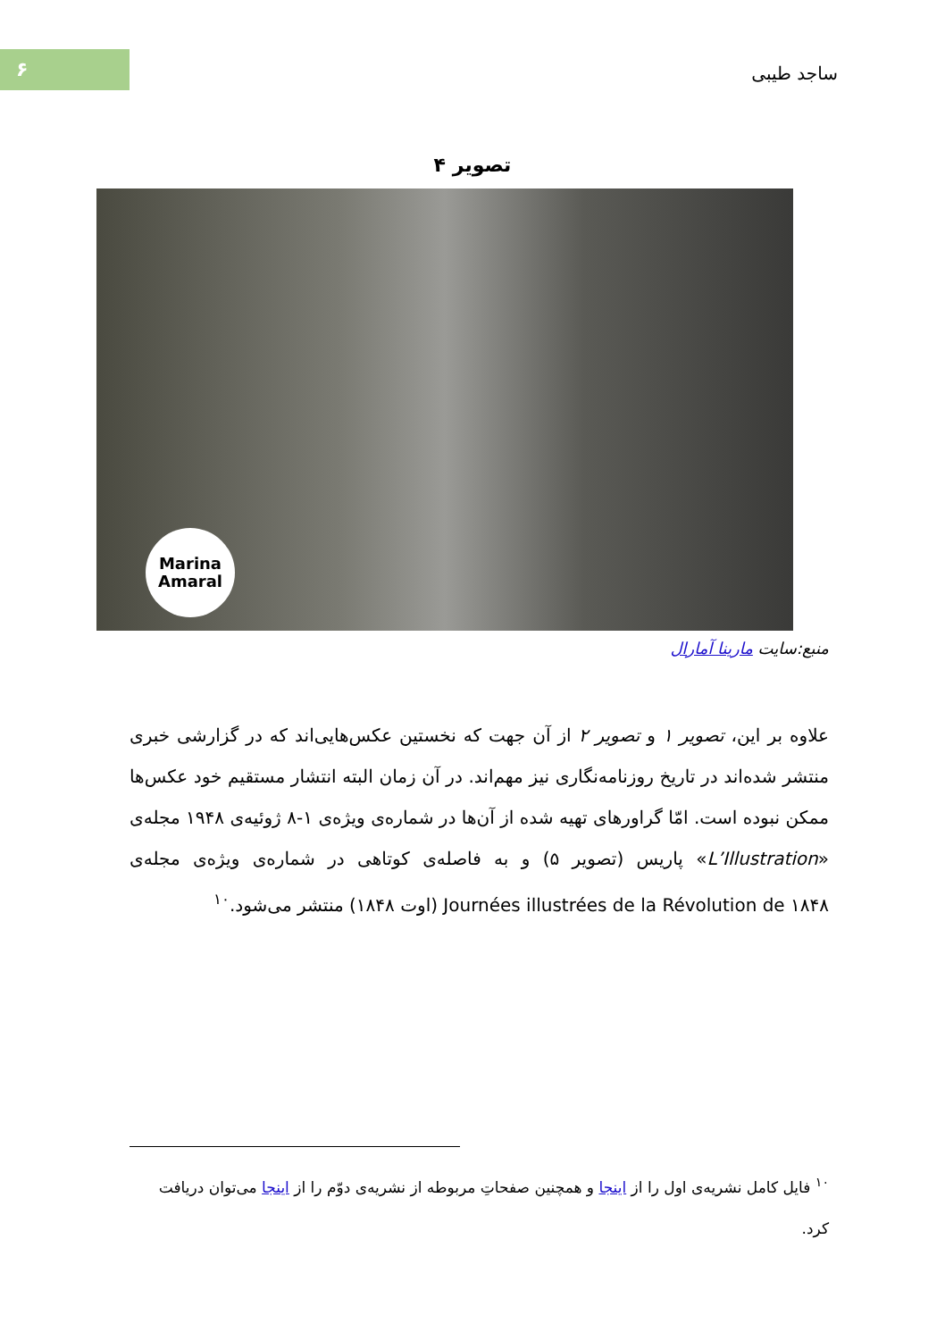۶
ساجد طیبی
تصویر ۴
Marina
Amaral
منبع:سایت مارینا آمارال
علاوه بر این، تصویر ۱ و تصویر ۲ از آن جهت که نخستین عکس‌هایی‌اند که در گزارشی خبری منتشر شده‌اند در تاریخ روزنامه‌نگاری نیز مهم‌اند. در آن زمان البته انتشار مستقیم خود عکس‌ها ممکن نبوده است. امّا گراورهای تهیه شده از آن‌ها در شماره‌ی ویژه‌ی ۱-۸ ژوئیه‌ی ۱۹۴۸ مجله‌ی «L’Illustration» پاریس (تصویر ۵) و به فاصله‌ی کوتاهی در شماره‌ی ویژه‌ی مجله‌ی Journées illustrées de la Révolution de ۱۸۴۸ (اوت ۱۸۴۸) منتشر می‌شود.<sup>۱۰</sup>
<sup>۱۰</sup> فایل کامل نشریه‌ی اول را از اینجا و همچنین صفحاتِ مربوطه از نشریه‌ی دوّم را از اینجا می‌توان دریافت کرد.